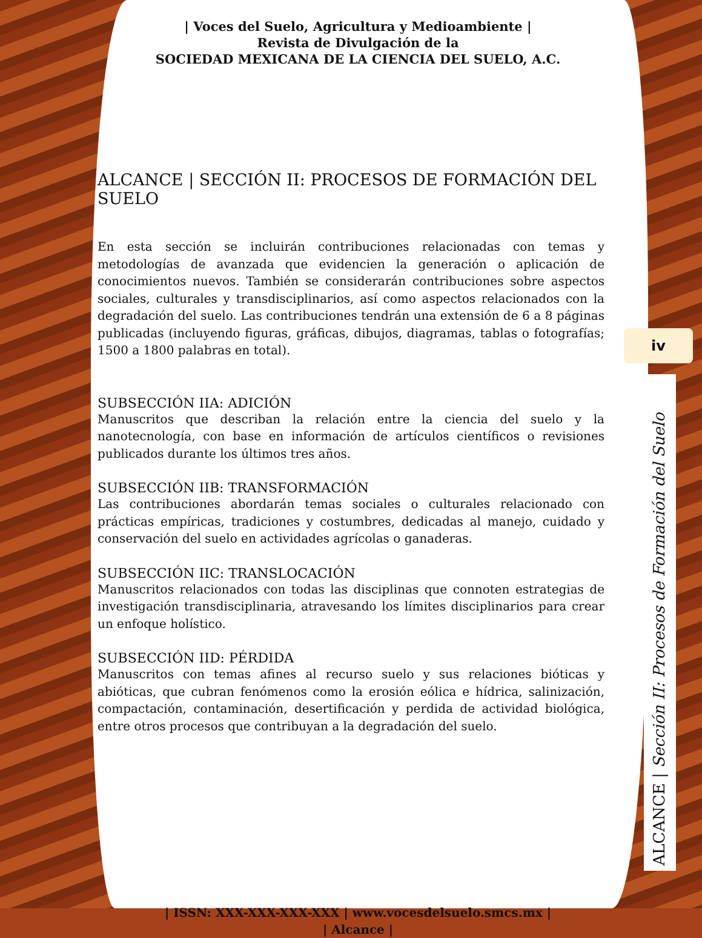| Voces del Suelo, Agricultura y Medioambiente |
Revista de Divulgación de la
SOCIEDAD MEXICANA DE LA CIENCIA DEL SUELO, A.C.
ALCANCE | SECCIÓN II: PROCESOS DE FORMACIÓN DEL SUELO
En esta sección se incluirán contribuciones relacionadas con temas y metodologías de avanzada que evidencien la generación o aplicación de conocimientos nuevos. También se considerarán contribuciones sobre aspectos sociales, culturales y transdisciplinarios, así como aspectos relacionados con la degradación del suelo. Las contribuciones tendrán una extensión de 6 a 8 páginas publicadas (incluyendo figuras, gráficas, dibujos, diagramas, tablas o fotografías; 1500 a 1800 palabras en total).
SUBSECCIÓN IIA: ADICIÓN
Manuscritos que describan la relación entre la ciencia del suelo y la nanotecnología, con base en información de artículos científicos o revisiones publicados durante los últimos tres años.
SUBSECCIÓN IIB: TRANSFORMACIÓN
Las contribuciones abordarán temas sociales o culturales relacionado con prácticas empíricas, tradiciones y costumbres, dedicadas al manejo, cuidado y conservación del suelo en actividades agrícolas o ganaderas.
SUBSECCIÓN IIC: TRANSLOCACIÓN
Manuscritos relacionados con todas las disciplinas que connoten estrategias de investigación transdisciplinaria, atravesando los límites disciplinarios para crear un enfoque holístico.
SUBSECCIÓN IID: PÉRDIDA
Manuscritos con temas afines al recurso suelo y sus relaciones bióticas y abióticas, que cubran fenómenos como la erosión eólica e hídrica, salinización, compactación, contaminación, desertificación y perdida de actividad biológica, entre otros procesos que contribuyan a la degradación del suelo.
| ISSN: XXX-XXX-XXX-XXX | www.vocesdelsuelo.smcs.mx |
| Alcance |
iv
ALCANCE | Sección II: Procesos de Formación del Suelo